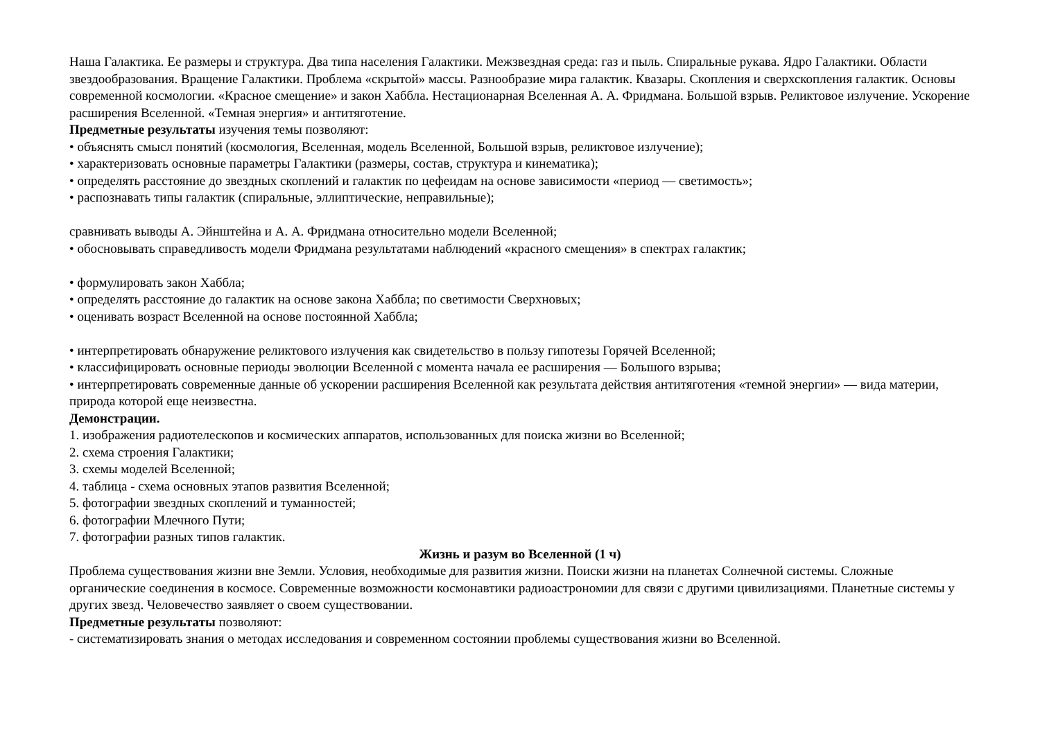Наша Галактика. Ее размеры и структура. Два типа населения Галактики. Межзвездная среда: газ и пыль. Спиральные рукава. Ядро Галактики. Области звездообразования. Вращение Галактики. Проблема «скрытой» массы. Разнообразие мира галактик. Квазары. Скопления и сверхскопления галактик. Основы современной космологии. «Красное смещение» и закон Хаббла. Нестационарная Вселенная А. А. Фридмана. Большой взрыв. Реликтовое излучение. Ускорение расширения Вселенной. «Темная энергия» и антитяготение.
Предметные результаты изучения темы позволяют:
• объяснять смысл понятий (космология, Вселенная, модель Вселенной, Большой взрыв, реликтовое излучение);
• характеризовать основные параметры Галактики (размеры, состав, структура и кинематика);
• определять расстояние до звездных скоплений и галактик по цефеидам на основе зависимости «период — светимость»;
• распознавать типы галактик (спиральные, эллиптические, неправильные);
сравнивать выводы А. Эйнштейна и А. А. Фридмана относительно модели Вселенной;
• обосновывать справедливость модели Фридмана результатами наблюдений «красного смещения» в спектрах галактик;
• формулировать закон Хаббла;
• определять расстояние до галактик на основе закона Хаббла; по светимости Сверхновых;
• оценивать возраст Вселенной на основе постоянной Хаббла;
• интерпретировать обнаружение реликтового излучения как свидетельство в пользу гипотезы Горячей Вселенной;
• классифицировать основные периоды эволюции Вселенной с момента начала ее расширения — Большого взрыва;
• интерпретировать современные данные об ускорении расширения Вселенной как результата действия антитяготения «темной энергии» — вида материи, природа которой еще неизвестна.
Демонстрации.
1. изображения радиотелескопов и космических аппаратов, использованных для поиска жизни во Вселенной;
2. схема строения Галактики;
3. схемы моделей Вселенной;
4. таблица - схема основных этапов развития Вселенной;
5. фотографии звездных скоплений и туманностей;
6. фотографии Млечного Пути;
7. фотографии разных типов галактик.
Жизнь и разум во Вселенной (1 ч)
Проблема существования жизни вне Земли. Условия, необходимые для развития жизни. Поиски жизни на планетах Солнечной системы. Сложные органические соединения в космосе. Современные возможности космонавтики радиоастрономии для связи с другими цивилизациями. Планетные системы у других звезд. Человечество заявляет о своем существовании.
Предметные результаты позволяют:
- систематизировать знания о методах исследования и современном состоянии проблемы существования жизни во Вселенной.